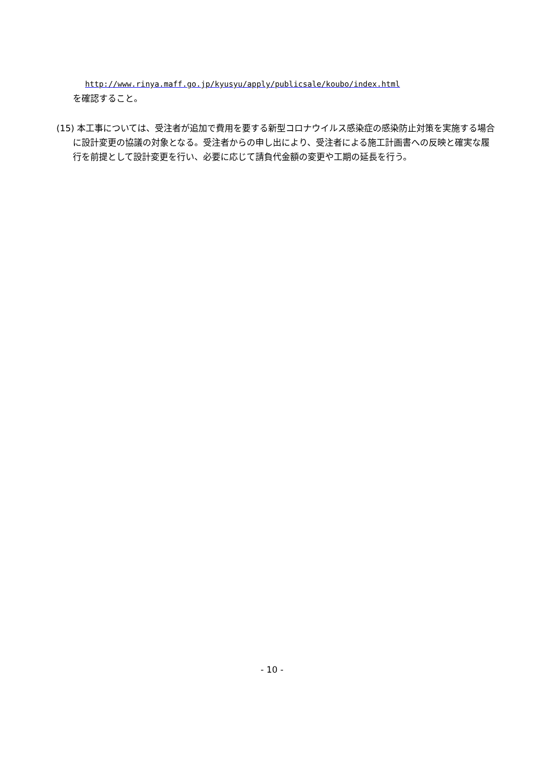http://www.rinya.maff.go.jp/kyusyu/apply/publicsale/koubo/index.html
を確認すること。
(15) 本工事については、受注者が追加で費用を要する新型コロナウイルス感染症の感染防止対策を実施する場合に設計変更の協議の対象となる。受注者からの申し出により、受注者による施工計画書への反映と確実な履行を前提として設計変更を行い、必要に応じて請負代金額の変更や工期の延長を行う。
- 10 -